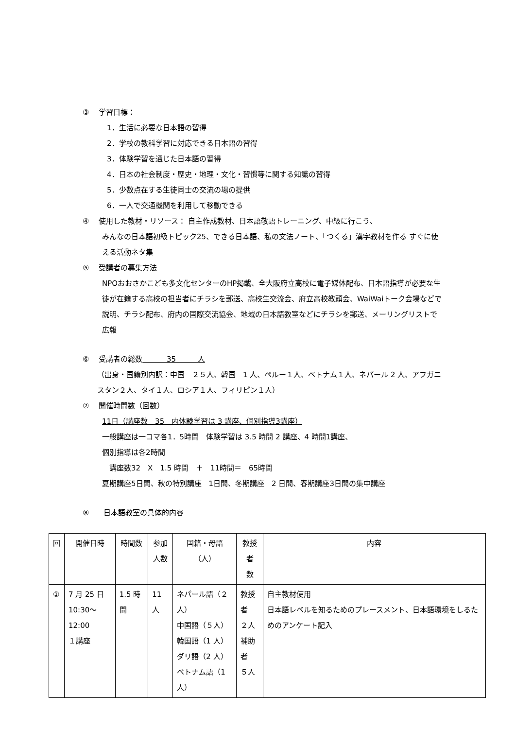③　 学習目標：
1．生活に必要な日本語の習得
2．学校の教科学習に対応できる日本語の習得
3．体験学習を通じた日本語の習得
4．日本の社会制度・歴史・地理・文化・習慣等に関する知識の習得
5．少数点在する生徒同士の交流の場の提供
6．一人で交通機関を利用して移動できる
④　 使用した教材・リソース： 自主作成教材、日本語敬語トレーニング、中級に行こう、
みんなの日本語初級トピック25、できる日本語、私の文法ノート、「つくる」漢字教材を作る すぐに使える活動ネタ集
⑤　 受講者の募集方法
NPOおおさかこども多文化センターのHP掲載、全大阪府立高校に電子媒体配布、日本語指導が必要な生徒が在籍する高校の担当者にチラシを郵送、高校生交流会、府立高校教頭会、WaiWaiトーク会場などで説明、チラシ配布、府内の国際交流協会、地域の日本語教室などにチラシを郵送、メーリングリストで広報
⑥　 受講者の総数　　　 35　　　人
（出身・国籍別内訳：中国　２５人、韓国　1 人、ペルー１人、ベトナム１人、ネパール 2 人、アフガニスタン２人、タイ１人、ロシア１人、フィリピン１人）
⑦　 開催時間数（回数）
11日（講座数　35　内体験学習は 3 講座、個別指導3講座）
一般講座は一コマ各1．5時間　体験学習は 3.5 時間 2 講座、4 時間1講座、
個別指導は各2時間
　講座数32　X　1.5 時間　＋　11時間＝　65時間
夏期講座5日間、秋の特別講座　1日間、冬期講座　2 日間、春期講座3日間の集中講座
⑧　　日本語教室の具体的内容
| 回 | 開催日時 | 時間数 | 参加 人数 | 国籍・母語（人） | 教授者 数 | 内容 |
| --- | --- | --- | --- | --- | --- | --- |
| ① | 7 月 25 日 10:30～12:00 １講座 | 1.5 時間 | 11 人 | ネパール語（２人） 中国語（５人） 韓国語（1 人） ダリ語（2 人） ベトナム語（1 人） | 教授者 ２人 補助者 ５人 | 自主教材使用 日本語レベルを知るためのプレースメント、日本語環境をしるためのアンケート記入 |